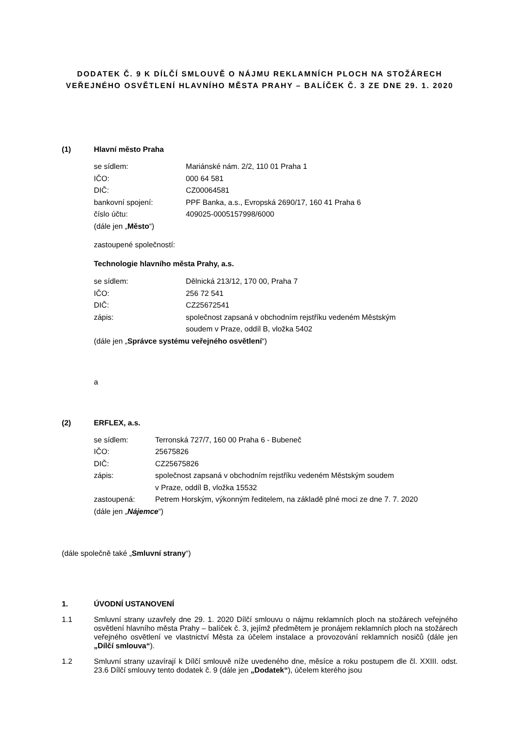DODATEK Č. 9 K DÍLČÍ SMLOUVĚ O NÁJMU REKLAMNÍCH PLOCH NA STOŽÁRECH VEŘEJNÉHO OSVĚTLENÍ HLAVNÍHO MĚSTA PRAHY – BALÍČEK Č. 3 ZE DNE 29. 1. 2020
(1) Hlavní město Praha
| se sídlem: | Mariánské nám. 2/2, 110 01 Praha 1 |
| IČO: | 000 64 581 |
| DIČ: | CZ00064581 |
| bankovní spojení: | PPF Banka, a.s., Evropská 2690/17, 160 41 Praha 6 |
| číslo účtu: | 409025-0005157998/6000 |
(dále jen „Město“)
zastoupené společností:
Technologie hlavního města Prahy, a.s.
| se sídlem: | Dělnická 213/12, 170 00, Praha 7 |
| IČO: | 256 72 541 |
| DIČ: | CZ25672541 |
| zápis: | společnost zapsaná v obchodním rejstříku vedeném Městským soudem v Praze, oddíl B, vložka 5402 |
(dále jen „Správce systému veřejného osvětlení“)
a
(2) ERFLEX, a.s.
| se sídlem: | Terronská 727/7, 160 00 Praha 6 - Bubeneč |
| IČO: | 25675826 |
| DIČ: | CZ25675826 |
| zápis: | společnost zapsaná v obchodním rejstříku vedeném Městským soudem v Praze, oddíl B, vložka 15532 |
| zastoupená: | Petrem Horským, výkonným ředitelem, na základě plné moci ze dne 7. 7. 2020 |
(dále jen „Nájemce“)
(dále společně také „Smluvní strany“)
1. ÚVODNÍ USTANOVENÍ
1.1 Smluvní strany uzavřely dne 29. 1. 2020 Dílčí smlouvu o nájmu reklamních ploch na stožárech veřejného osvětlení hlavního města Prahy – balíček č. 3, jejímž předmětem je pronájem reklamních ploch na stožárech veřejného osvětlení ve vlastnictví Města za účelem instalace a provozování reklamních nosičů (dále jen „Dílčí smlouva“).
1.2 Smluvní strany uzavírají k Dílčí smlouvě níže uvedeného dne, měsíce a roku postupem dle čl. XXIII. odst. 23.6 Dílčí smlouvy tento dodatek č. 9 (dále jen „Dodatek“), účelem kterého jsou